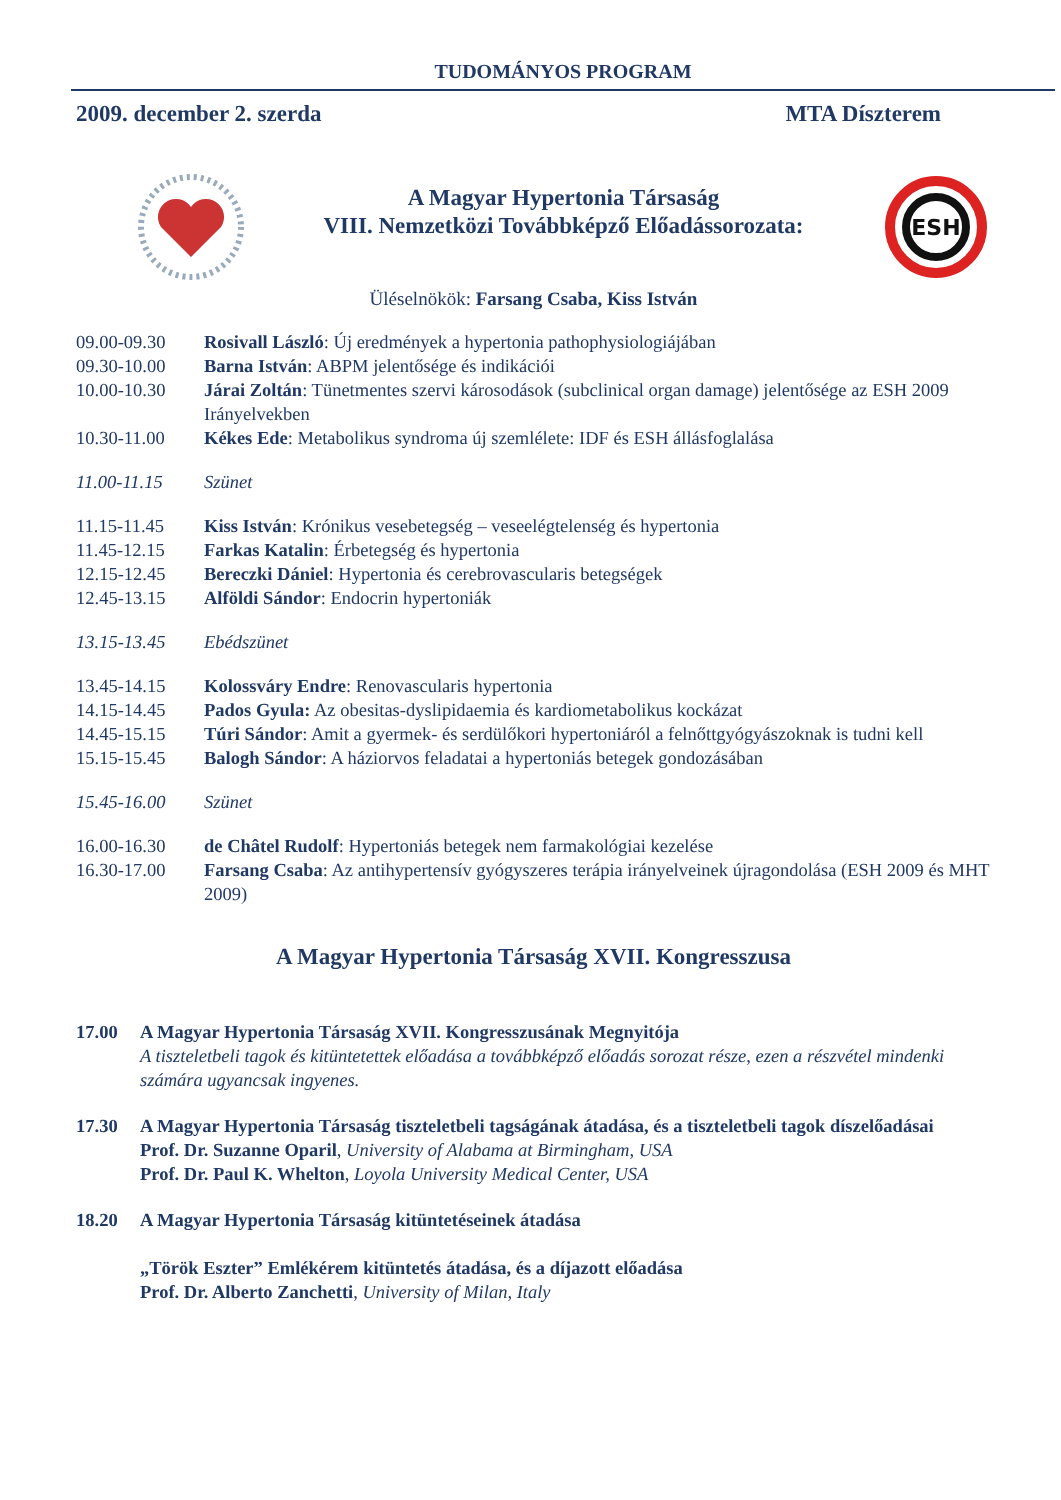TUDOMÁNYOS PROGRAM
2009. december 2. szerda MTA Díszterem
A Magyar Hypertonia Társaság
VIII. Nemzetközi Továbbképző Előadássorozata:
ESH
Üléselnökök: Farsang Csaba, Kiss István
09.00-09.30 Rosivall László: Új eredmények a hypertonia pathophysiologiájában
09.30-10.00 Barna István: ABPM jelentősége és indikációi
10.00-10.30 Járai Zoltán: Tünetmentes szervi károsodások (subclinical organ damage) jelentősége az ESH 2009 Irányelvekben
10.30-11.00 Kékes Ede: Metabolikus syndroma új szemlélete: IDF és ESH állásfoglalása
11.00-11.15 Szünet
11.15-11.45 Kiss István: Krónikus vesebetegség – veseelégtelenség és hypertonia
11.45-12.15 Farkas Katalin: Érbetegség és hypertonia
12.15-12.45 Bereczki Dániel: Hypertonia és cerebrovascularis betegségek
12.45-13.15 Alföldi Sándor: Endocrin hypertoniák
13.15-13.45 Ebédszünet
13.45-14.15 Kolossváry Endre: Renovascularis hypertonia
14.15-14.45 Pados Gyula: Az obesitas-dyslipidaemia és kardiometabolikus kockázat
14.45-15.15 Túri Sándor: Amit a gyermek- és serdülőkori hypertoniáról a felnőttgyógyászoknak is tudni kell
15.15-15.45 Balogh Sándor: A háziorvos feladatai a hypertoniás betegek gondozásában
15.45-16.00 Szünet
16.00-16.30 de Châtel Rudolf: Hypertoniás betegek nem farmakológiai kezelése
16.30-17.00 Farsang Csaba: Az antihypertensív gyógyszeres terápia irányelveinek újragondolása (ESH 2009 és MHT 2009)
A Magyar Hypertonia Társaság XVII. Kongresszusa
17.00 A Magyar Hypertonia Társaság XVII. Kongresszusának Megnyitója
A tiszteletbeli tagok és kitüntetettek előadása a továbbképző előadás sorozat része, ezen a részvétel mindenki számára ugyancsak ingyenes.
17.30 A Magyar Hypertonia Társaság tiszteletbeli tagságának átadása, és a tiszteletbeli tagok díszelőadásai
Prof. Dr. Suzanne Oparil, University of Alabama at Birmingham, USA
Prof. Dr. Paul K. Whelton, Loyola University Medical Center, USA
18.20 A Magyar Hypertonia Társaság kitüntetéseinek átadása
„Török Eszter” Emlékérem kitüntetés átadása, és a díjazott előadása
Prof. Dr. Alberto Zanchetti, University of Milan, Italy